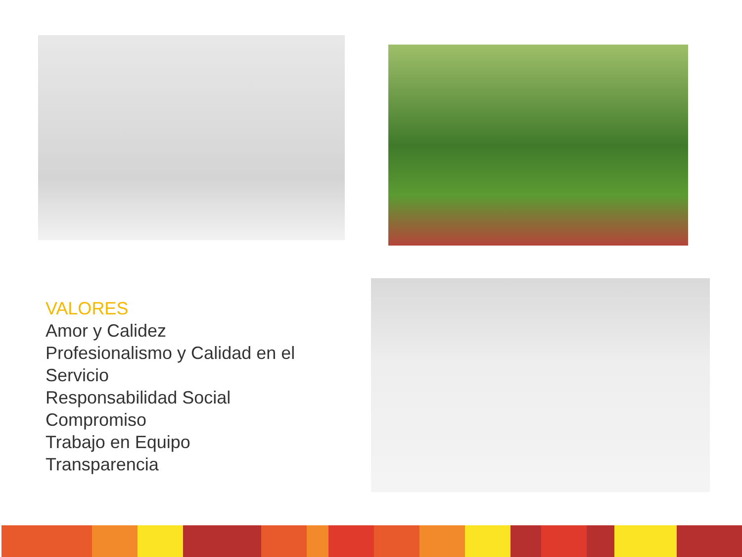VALORES
Amor y Calidez
Profesionalismo y Calidad en el
Servicio
Responsabilidad Social
Compromiso
Trabajo en Equipo
Transparencia